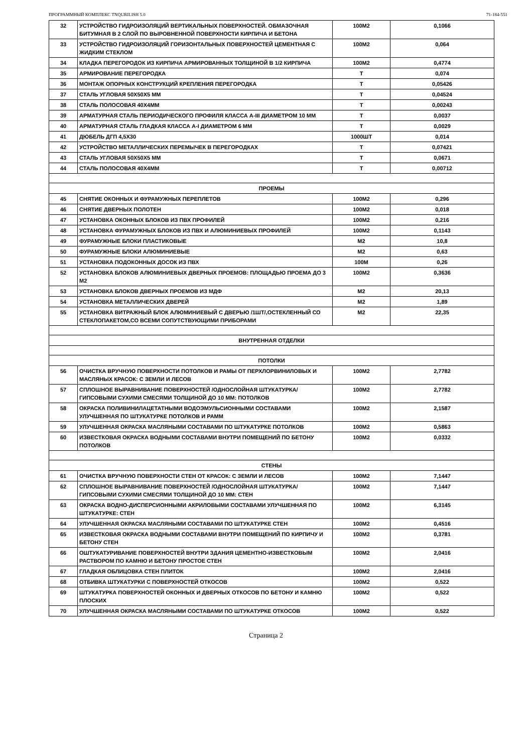ПРОГРАММНЫЙ КОМПЛЕКС TNQURILISH 5.0 71-184-551
| 32 | УСТРОЙСТВО ГИДРОИЗОЛЯЦИЙ ВЕРТИКАЛЬНЫХ ПОВЕРХНОСТЕЙ. ОБМАЗОЧНАЯ БИТУМНАЯ В 2 СЛОЙ ПО ВЫРОВНЕННОЙ ПОВЕРХНОСТИ КИРПИЧА И БЕТОНА | 100М2 | 0,1066 |
| 33 | УСТРОЙСТВО ГИДРОИЗОЛЯЦИЙ ГОРИЗОНТАЛЬНЫХ ПОВЕРХНОСТЕЙ ЦЕМЕНТНАЯ С ЖИДКИМ СТЕКЛОМ | 100М2 | 0,064 |
| 34 | КЛАДКА ПЕРЕГОРОДОК ИЗ КИРПИЧА АРМИРОВАННЫХ ТОЛЩИНОЙ В 1/2 КИРПИЧА | 100М2 | 0,4774 |
| 35 | АРМИРОВАНИЕ ПЕРЕГОРОДКА | Т | 0,074 |
| 36 | МОНТАЖ ОПОРНЫХ КОНСТРУКЦИЙ КРЕПЛЕНИЯ ПЕРЕГОРОДКА | Т | 0,05426 |
| 37 | СТАЛЬ УГЛОВАЯ 50Х50Х5 ММ | Т | 0,04524 |
| 38 | СТАЛЬ ПОЛОСОВАЯ 40Х4ММ | Т | 0,00243 |
| 39 | АРМАТУРНАЯ СТАЛЬ ПЕРИОДИЧЕСКОГО ПРОФИЛЯ КЛАССА А-III ДИАМЕТРОМ 10 ММ | Т | 0,0037 |
| 40 | АРМАТУРНАЯ СТАЛЬ ГЛАДКАЯ КЛАССА А-I ДИАМЕТРОМ 6 ММ | Т | 0,0029 |
| 41 | ДЮБЕЛЬ ДГП 4,5Х30 | 1000ШТ | 0,014 |
| 42 | УСТРОЙСТВО МЕТАЛЛИЧЕСКИХ ПЕРЕМЫЧЕК В ПЕРЕГОРОДКАХ | Т | 0,07421 |
| 43 | СТАЛЬ УГЛОВАЯ 50Х50Х5 ММ | Т | 0,0671 |
| 44 | СТАЛЬ ПОЛОСОВАЯ 40Х4ММ | Т | 0,00712 |
| ПРОЕМЫ | | | |
| 45 | СНЯТИЕ ОКОННЫХ И ФУРАМУЖНЫХ ПЕРЕПЛЕТОВ | 100М2 | 0,296 |
| 46 | СНЯТИЕ ДВЕРНЫХ ПОЛОТЕН | 100М2 | 0,018 |
| 47 | УСТАНОВКА ОКОННЫХ БЛОКОВ ИЗ ПВХ ПРОФИЛЕЙ | 100М2 | 0,216 |
| 48 | УСТАНОВКА ФУРАМУЖНЫХ БЛОКОВ ИЗ ПВХ И АЛЮМИНИЕВЫХ ПРОФИЛЕЙ | 100М2 | 0,1143 |
| 49 | ФУРАМУЖНЫЕ БЛОКИ ПЛАСТИКОВЫЕ | М2 | 10,8 |
| 50 | ФУРАМУЖНЫЕ БЛОКИ АЛЮМИНИЕВЫЕ | М2 | 0,63 |
| 51 | УСТАНОВКА ПОДОКОННЫХ ДОСОК ИЗ ПВХ | 100М | 0,26 |
| 52 | УСТАНОВКА БЛОКОВ АЛЮМИНИЕВЫХ ДВЕРНЫХ ПРОЕМОВ: ПЛОЩАДЬЮ ПРОЕМА ДО 3 М2 | 100М2 | 0,3636 |
| 53 | УСТАНОВКА БЛОКОВ ДВЕРНЫХ ПРОЕМОВ ИЗ МДФ | М2 | 20,13 |
| 54 | УСТАНОВКА МЕТАЛЛИЧЕСКИХ ДВЕРЕЙ | М2 | 1,89 |
| 55 | УСТАНОВКА ВИТРАЖНЫЙ БЛОК АЛЮМИНИЕВЫЙ С ДВЕРЬЮ /1ШТ/,ОСТЕКЛЕННЫЙ СО СТЕКЛОПАКЕТОМ,СО ВСЕМИ СОПУТСТВУЮЩИМИ ПРИБОРАМИ | М2 | 22,35 |
| ВНУТРЕННАЯ ОТДЕЛКИ | | | |
| ПОТОЛКИ | | | |
| 56 | ОЧИСТКА ВРУЧНУЮ ПОВЕРХНОСТИ ПОТОЛКОВ И РАМЫ ОТ ПЕРХЛОРВИНИЛОВЫХ И МАСЛЯНЫХ КРАСОК: С ЗЕМЛИ И ЛЕСОВ | 100М2 | 2,7782 |
| 57 | СПЛОШНОЕ ВЫРАВНИВАНИЕ ПОВЕРХНОСТЕЙ /ОДНОСЛОЙНАЯ ШТУКАТУРКА/ ГИПСОВЫМИ СУХИМИ СМЕСЯМИ ТОЛЩИНОЙ ДО 10 ММ: ПОТОЛКОВ | 100М2 | 2,7782 |
| 58 | ОКРАСКА ПОЛИВИНИЛАЦЕТАТНЫМИ ВОДОЭМУЛЬСИОННЫМИ СОСТАВАМИ УЛУЧШЕННАЯ ПО ШТУКАТУРКЕ ПОТОЛКОВ И РАММ | 100М2 | 2,1587 |
| 59 | УЛУЧШЕННАЯ ОКРАСКА МАСЛЯНЫМИ СОСТАВАМИ ПО ШТУКАТУРКЕ ПОТОЛКОВ | 100М2 | 0,5863 |
| 60 | ИЗВЕСТКОВАЯ ОКРАСКА ВОДНЫМИ СОСТАВАМИ ВНУТРИ ПОМЕЩЕНИЙ ПО БЕТОНУ ПОТОЛКОВ | 100М2 | 0,0332 |
| СТЕНЫ | | | |
| 61 | ОЧИСТКА ВРУЧНУЮ ПОВЕРХНОСТИ СТЕН ОТ КРАСОК: С ЗЕМЛИ И ЛЕСОВ | 100М2 | 7,1447 |
| 62 | СПЛОШНОЕ ВЫРАВНИВАНИЕ ПОВЕРХНОСТЕЙ /ОДНОСЛОЙНАЯ ШТУКАТУРКА/ ГИПСОВЫМИ СУХИМИ СМЕСЯМИ ТОЛЩИНОЙ ДО 10 ММ: СТЕН | 100М2 | 7,1447 |
| 63 | ОКРАСКА ВОДНО-ДИСПЕРСИОННЫМИ АКРИЛОВЫМИ СОСТАВАМИ УЛУЧШЕННАЯ ПО ШТУКАТУРКЕ: СТЕН | 100М2 | 6,3145 |
| 64 | УЛУЧШЕННАЯ ОКРАСКА МАСЛЯНЫМИ СОСТАВАМИ ПО ШТУКАТУРКЕ СТЕН | 100М2 | 0,4516 |
| 65 | ИЗВЕСТКОВАЯ ОКРАСКА ВОДНЫМИ СОСТАВАМИ ВНУТРИ ПОМЕЩЕНИЙ ПО КИРПИЧУ И БЕТОНУ СТЕН | 100М2 | 0,3781 |
| 66 | ОШТУКАТУРИВАНИЕ ПОВЕРХНОСТЕЙ ВНУТРИ ЗДАНИЯ ЦЕМЕНТНО-ИЗВЕСТКОВЫМ РАСТВОРОМ ПО КАМНЮ И БЕТОНУ ПРОСТОЕ СТЕН | 100М2 | 2,0416 |
| 67 | ГЛАДКАЯ ОБЛИЦОВКА СТЕН ПЛИТОК | 100М2 | 2,0416 |
| 68 | ОТБИВКА ШТУКАТУРКИ С ПОВЕРХНОСТЕЙ ОТКОСОВ | 100М2 | 0,522 |
| 69 | ШТУКАТУРКА ПОВЕРХНОСТЕЙ ОКОННЫХ И ДВЕРНЫХ ОТКОСОВ ПО БЕТОНУ И КАМНЮ ПЛОСКИХ | 100М2 | 0,522 |
| 70 | УЛУЧШЕННАЯ ОКРАСКА МАСЛЯНЫМИ СОСТАВАМИ ПО ШТУКАТУРКЕ ОТКОСОВ | 100М2 | 0,522 |
Страница 2